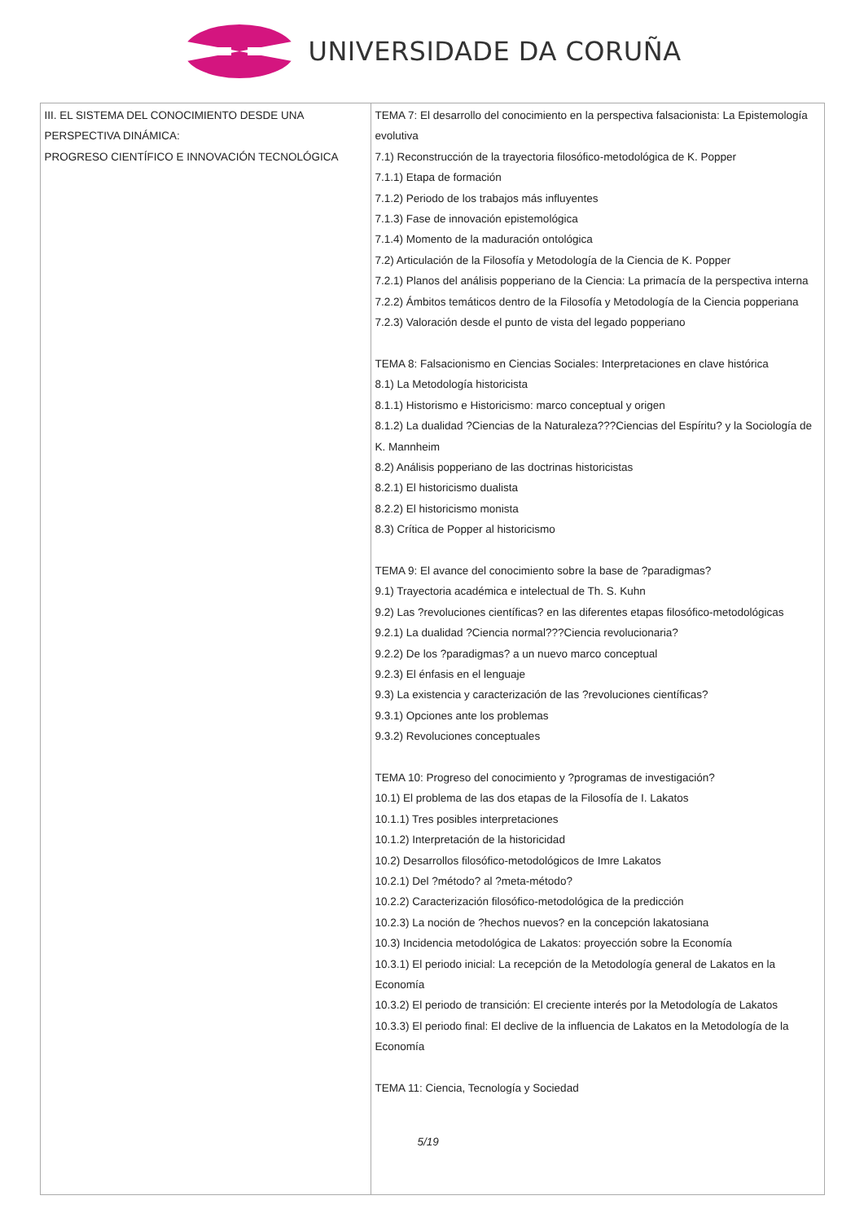UNIVERSIDADE DA CORUÑA
| III. EL SISTEMA DEL CONOCIMIENTO DESDE UNA PERSPECTIVA DINÁMICA: PROGRESO CIENTÍFICO E INNOVACIÓN TECNOLÓGICA | TEMA 7: El desarrollo del conocimiento en la perspectiva falsacionista: La Epistemología evolutiva 7.1) Reconstrucción de la trayectoria filosófico-metodológica de K. Popper 7.1.1) Etapa de formación 7.1.2) Periodo de los trabajos más influyentes 7.1.3) Fase de innovación epistemológica 7.1.4) Momento de la maduración ontológica 7.2) Articulación de la Filosofía y Metodología de la Ciencia de K. Popper 7.2.1) Planos del análisis popperiano de la Ciencia: La primacía de la perspectiva interna 7.2.2) Ámbitos temáticos dentro de la Filosofía y Metodología de la Ciencia popperiana 7.2.3) Valoración desde el punto de vista del legado popperiano TEMA 8: Falsacionismo en Ciencias Sociales: Interpretaciones en clave histórica 8.1) La Metodología historicista 8.1.1) Historismo e Historicismo: marco conceptual y origen 8.1.2) La dualidad ?Ciencias de la Naturaleza???Ciencias del Espíritu? y la Sociología de K. Mannheim 8.2) Análisis popperiano de las doctrinas historicistas 8.2.1) El historicismo dualista 8.2.2) El historicismo monista 8.3) Crítica de Popper al historicismo TEMA 9: El avance del conocimiento sobre la base de ?paradigmas? 9.1) Trayectoria académica e intelectual de Th. S. Kuhn 9.2) Las ?revoluciones científicas? en las diferentes etapas filosófico-metodológicas 9.2.1) La dualidad ?Ciencia normal???Ciencia revolucionaria? 9.2.2) De los ?paradigmas? a un nuevo marco conceptual 9.2.3) El énfasis en el lenguaje 9.3) La existencia y caracterización de las ?revoluciones científicas? 9.3.1) Opciones ante los problemas 9.3.2) Revoluciones conceptuales TEMA 10: Progreso del conocimiento y ?programas de investigación? 10.1) El problema de las dos etapas de la Filosofía de I. Lakatos 10.1.1) Tres posibles interpretaciones 10.1.2) Interpretación de la historicidad 10.2) Desarrollos filosófico-metodológicos de Imre Lakatos 10.2.1) Del ?método? al ?meta-método? 10.2.2) Caracterización filosófico-metodológica de la predicción 10.2.3) La noción de ?hechos nuevos? en la concepción lakatosiana 10.3) Incidencia metodológica de Lakatos: proyección sobre la Economía 10.3.1) El periodo inicial: La recepción de la Metodología general de Lakatos en la Economía 10.3.2) El periodo de transición: El creciente interés por la Metodología de Lakatos 10.3.3) El periodo final: El declive de la influencia de Lakatos en la Metodología de la Economía TEMA 11: Ciencia, Tecnología y Sociedad 5/19 |